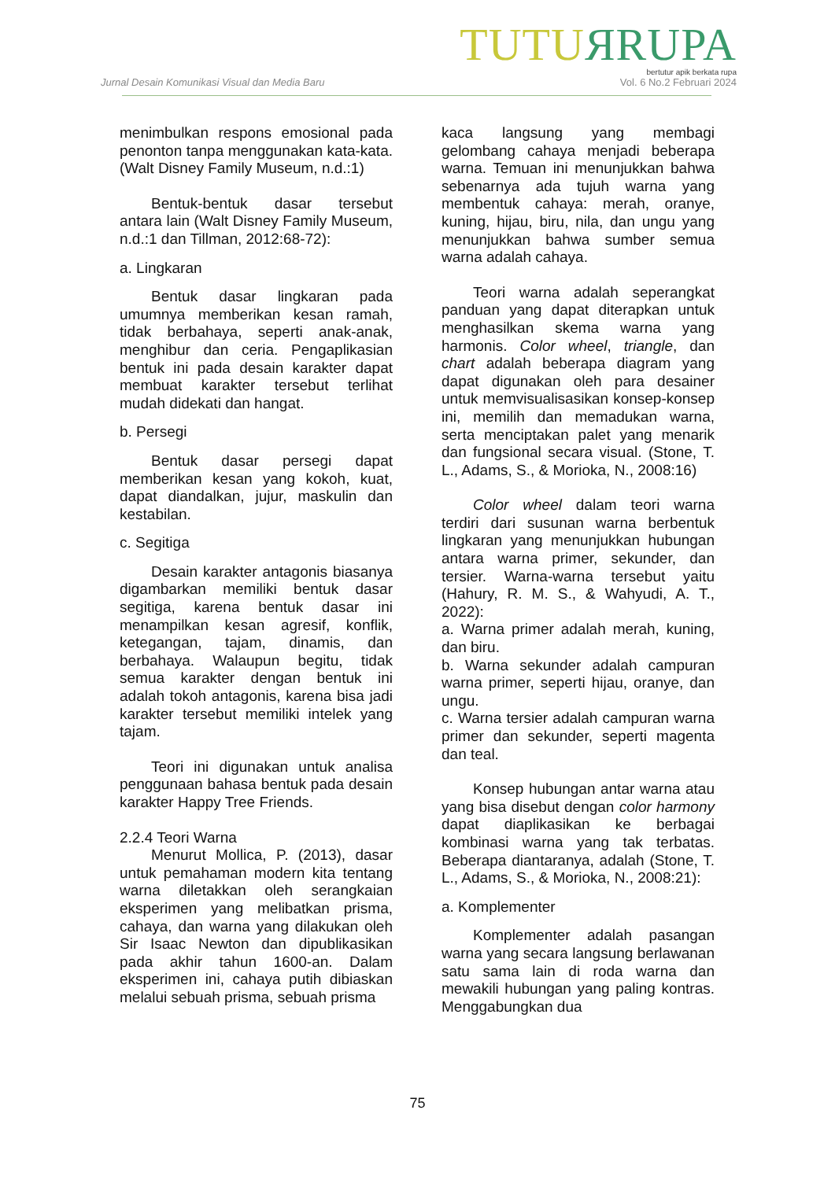TUTUЯRUPA
bertutur apik berkata rupa
Jurnal Desain Komunikasi Visual dan Media Baru Vol. 6 No.2 Februari 2024
menimbulkan respons emosional pada penonton tanpa menggunakan kata-kata. (Walt Disney Family Museum, n.d.:1)
Bentuk-bentuk dasar tersebut antara lain (Walt Disney Family Museum, n.d.:1 dan Tillman, 2012:68-72):
a. Lingkaran
Bentuk dasar lingkaran pada umumnya memberikan kesan ramah, tidak berbahaya, seperti anak-anak, menghibur dan ceria. Pengaplikasian bentuk ini pada desain karakter dapat membuat karakter tersebut terlihat mudah didekati dan hangat.
b. Persegi
Bentuk dasar persegi dapat memberikan kesan yang kokoh, kuat, dapat diandalkan, jujur, maskulin dan kestabilan.
c. Segitiga
Desain karakter antagonis biasanya digambarkan memiliki bentuk dasar segitiga, karena bentuk dasar ini menampilkan kesan agresif, konflik, ketegangan, tajam, dinamis, dan berbahaya. Walaupun begitu, tidak semua karakter dengan bentuk ini adalah tokoh antagonis, karena bisa jadi karakter tersebut memiliki intelek yang tajam.
Teori ini digunakan untuk analisa penggunaan bahasa bentuk pada desain karakter Happy Tree Friends.
2.2.4 Teori Warna
Menurut Mollica, P. (2013), dasar untuk pemahaman modern kita tentang warna diletakkan oleh serangkaian eksperimen yang melibatkan prisma, cahaya, dan warna yang dilakukan oleh Sir Isaac Newton dan dipublikasikan pada akhir tahun 1600-an. Dalam eksperimen ini, cahaya putih dibiaskan melalui sebuah prisma, sebuah prisma
kaca langsung yang membagi gelombang cahaya menjadi beberapa warna. Temuan ini menunjukkan bahwa sebenarnya ada tujuh warna yang membentuk cahaya: merah, oranye, kuning, hijau, biru, nila, dan ungu yang menunjukkan bahwa sumber semua warna adalah cahaya.
Teori warna adalah seperangkat panduan yang dapat diterapkan untuk menghasilkan skema warna yang harmonis. Color wheel, triangle, dan chart adalah beberapa diagram yang dapat digunakan oleh para desainer untuk memvisualisasikan konsep-konsep ini, memilih dan memadukan warna, serta menciptakan palet yang menarik dan fungsional secara visual. (Stone, T. L., Adams, S., & Morioka, N., 2008:16)
Color wheel dalam teori warna terdiri dari susunan warna berbentuk lingkaran yang menunjukkan hubungan antara warna primer, sekunder, dan tersier. Warna-warna tersebut yaitu (Hahury, R. M. S., & Wahyudi, A. T., 2022):
a. Warna primer adalah merah, kuning, dan biru.
b. Warna sekunder adalah campuran warna primer, seperti hijau, oranye, dan ungu.
c. Warna tersier adalah campuran warna primer dan sekunder, seperti magenta dan teal.
Konsep hubungan antar warna atau yang bisa disebut dengan color harmony dapat diaplikasikan ke berbagai kombinasi warna yang tak terbatas. Beberapa diantaranya, adalah (Stone, T. L., Adams, S., & Morioka, N., 2008:21):
a. Komplementer
Komplementer adalah pasangan warna yang secara langsung berlawanan satu sama lain di roda warna dan mewakili hubungan yang paling kontras. Menggabungkan dua
75